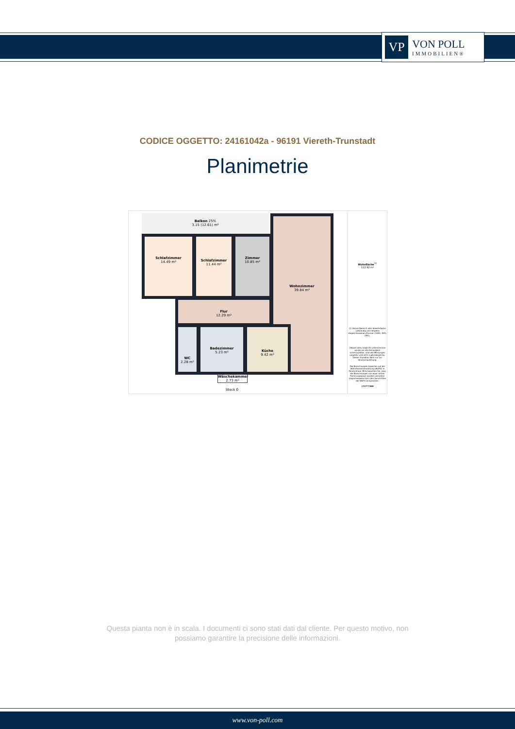VP
VON POLL
IMMOBILIEN®
CODICE OGGETTO: 24161042a - 96191 Viereth-Trunstadt
Planimetrie
Balkon 25%
3.15 (12.61) m²
Schlafzimmer
14.49 m²
Schlafzimmer
11.44 m²
Zimmer
10.85 m²
Wohnzimmer
39.84 m²
Flur
12.29 m²
WC
2.28 m²
Badezimmer
5.23 m²
Küche
9.42 m²
Wäschekammer
2.73 m²
Stock 0
Wohnfläche<sup>(1)</sup>
112.92 m²
(1) Gesamtbereich aller bewohnbaren vollständig und teilweise eingeschlossenen Zimmer (100%, 50%, 25%).
Obwohl alles mögliche unternommen wurde um die Genauigkeit sicherzustellen, sind alle Messungen ungefähr und nicht maßstabsgetreu. Dieser Grundriss dient nur zur Veranschaulichung.
Die Berechnungen basierten auf der Wohnflächenverordnung (WoFlV) in Deutschland. Bitte beachten Sie, dass die Berechnungen von einer dritten Partei angepasst wurden und daher möglicherweise nicht den Vorschriften der WoFlV entsprechen.
GIRAFFE360
Questa pianta non è in scala. I documenti ci sono stati dati dal cliente. Per questo motivo, non
possiamo garantire la precisione delle informazioni.
www.von-poll.com